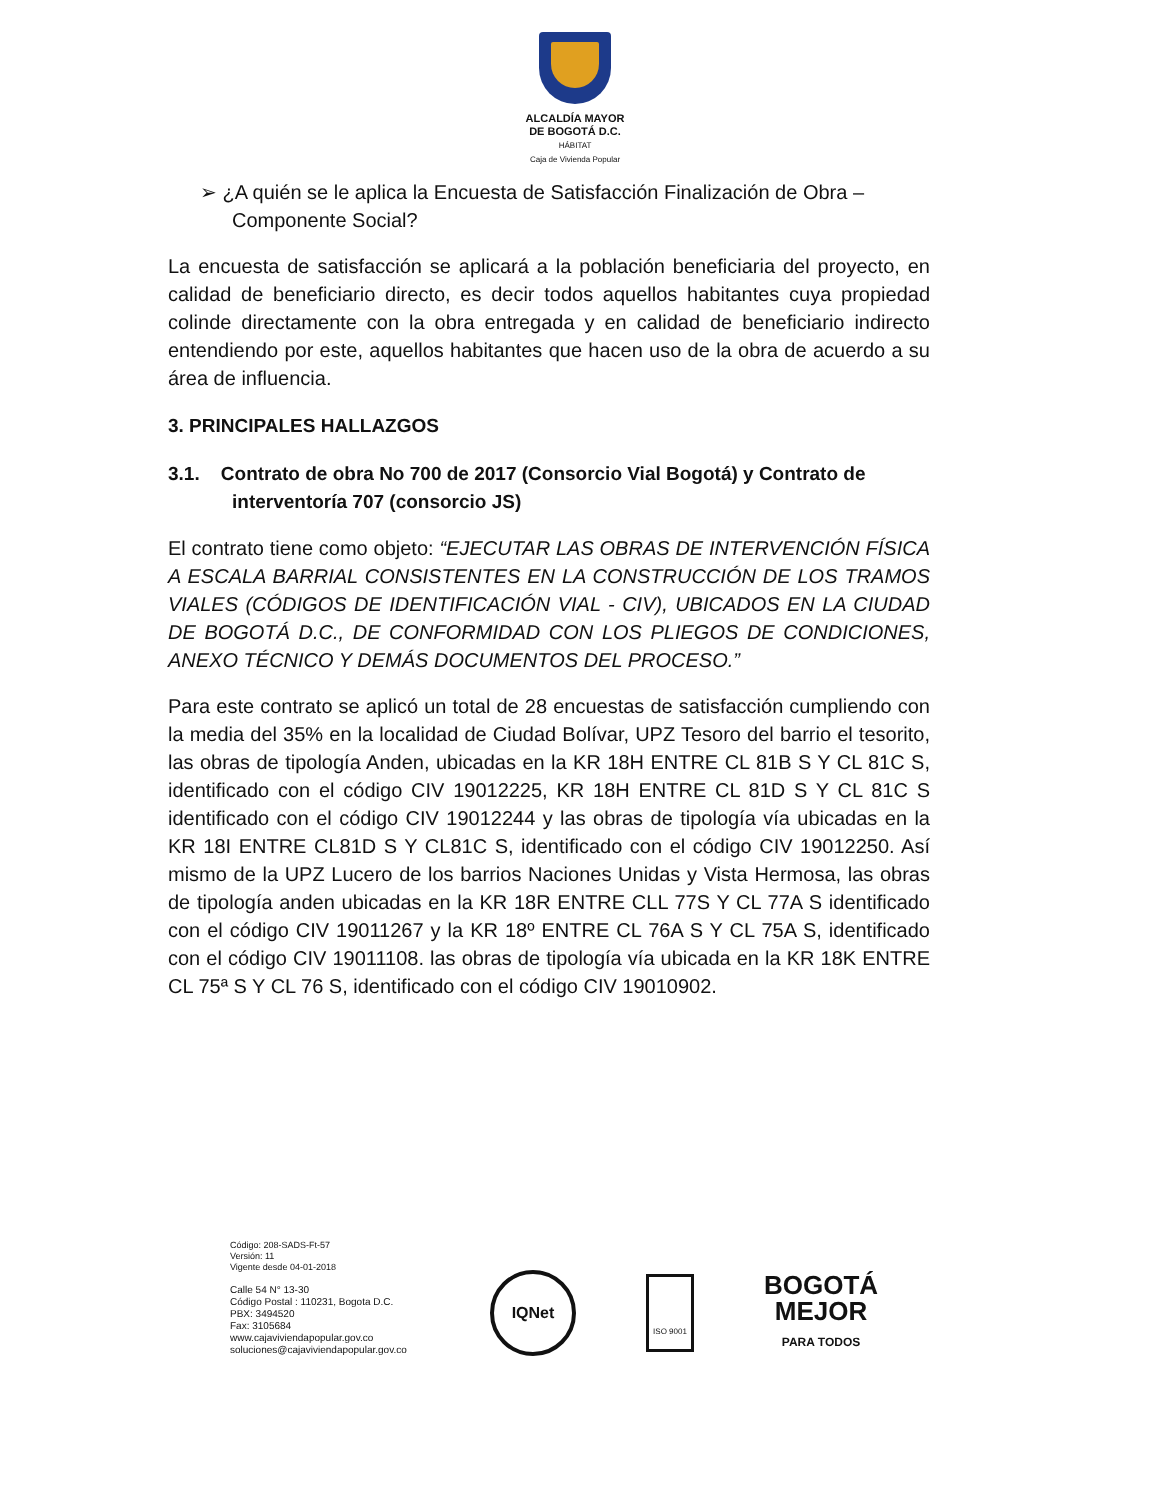ALCALDÍA MAYOR
DE BOGOTÁ D.C.
HÁBITAT
Caja de Vivienda Popular
➢ ¿A quién se le aplica la Encuesta de Satisfacción Finalización de Obra – Componente Social?
La encuesta de satisfacción se aplicará a la población beneficiaria del proyecto, en calidad de beneficiario directo, es decir todos aquellos habitantes cuya propiedad colinde directamente con la obra entregada y en calidad de beneficiario indirecto entendiendo por este, aquellos habitantes que hacen uso de la obra de acuerdo a su área de influencia.
3. PRINCIPALES HALLAZGOS
3.1. Contrato de obra No 700 de 2017 (Consorcio Vial Bogotá) y Contrato de interventoría 707 (consorcio JS)
El contrato tiene como objeto: “EJECUTAR LAS OBRAS DE INTERVENCIÓN FÍSICA A ESCALA BARRIAL CONSISTENTES EN LA CONSTRUCCIÓN DE LOS TRAMOS VIALES (CÓDIGOS DE IDENTIFICACIÓN VIAL - CIV), UBICADOS EN LA CIUDAD DE BOGOTÁ D.C., DE CONFORMIDAD CON LOS PLIEGOS DE CONDICIONES, ANEXO TÉCNICO Y DEMÁS DOCUMENTOS DEL PROCESO.”
Para este contrato se aplicó un total de 28 encuestas de satisfacción cumpliendo con la media del 35% en la localidad de Ciudad Bolívar, UPZ Tesoro del barrio el tesorito, las obras de tipología Anden, ubicadas en la KR 18H ENTRE CL 81B S Y CL 81C S, identificado con el código CIV 19012225, KR 18H ENTRE CL 81D S Y CL 81C S identificado con el código CIV 19012244 y las obras de tipología vía ubicadas en la KR 18I ENTRE CL81D S Y CL81C S, identificado con el código CIV 19012250. Así mismo de la UPZ Lucero de los barrios Naciones Unidas y Vista Hermosa, las obras de tipología anden ubicadas en la KR 18R ENTRE CLL 77S Y CL 77A S identificado con el código CIV 19011267 y la KR 18º ENTRE CL 76A S Y CL 75A S, identificado con el código CIV 19011108. las obras de tipología vía ubicada en la KR 18K ENTRE CL 75ª S Y CL 76 S, identificado con el código CIV 19010902.
Código: 208-SADS-Ft-57
Versión: 11
Vigente desde 04-01-2018
Calle 54 N° 13-30
Código Postal : 110231, Bogota D.C.
PBX: 3494520
Fax: 3105684
www.cajaviviendapopular.gov.co
soluciones@cajaviviendapopular.gov.co
IQNet
ISO 9001
BOGOTÁ
MEJOR
PARA TODOS